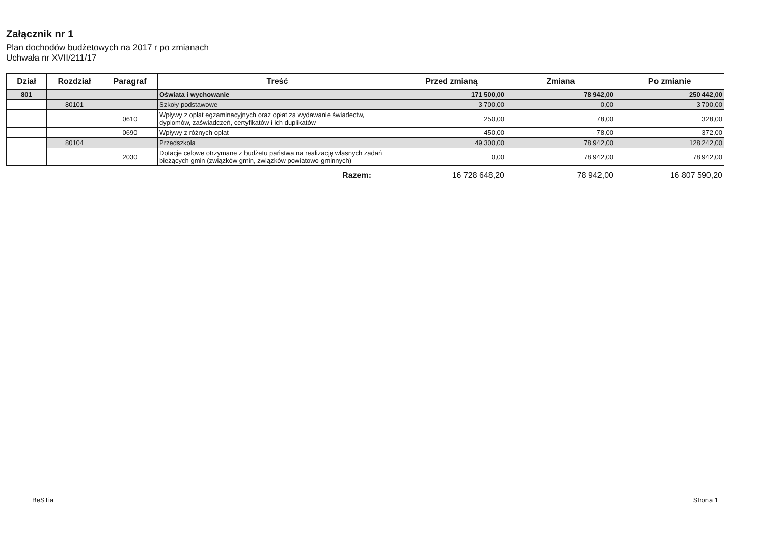Załącznik nr 1
Plan dochodów budżetowych na 2017 r po zmianach
Uchwała nr XVII/211/17
| Dział | Rozdział | Paragraf | Treść | Przed zmianą | Zmiana | Po zmianie |
| --- | --- | --- | --- | --- | --- | --- |
| 801 | | | Oświata i wychowanie | 171 500,00 | 78 942,00 | 250 442,00 |
| | 80101 | | Szkoły podstawowe | 3 700,00 | 0,00 | 3 700,00 |
| | | 0610 | Wpływy z opłat egzaminacyjnych oraz opłat za wydawanie świadectw, dyplomów, zaświadczeń, certyfikatów i ich duplikatów | 250,00 | 78,00 | 328,00 |
| | | 0690 | Wpływy z różnych opłat | 450,00 | - 78,00 | 372,00 |
| | 80104 | | Przedszkola | 49 300,00 | 78 942,00 | 128 242,00 |
| | | 2030 | Dotacje celowe otrzymane z budżetu państwa na realizację własnych zadań bieżących gmin (związków gmin, związków powiatowo-gminnych) | 0,00 | 78 942,00 | 78 942,00 |
| Razem: | | | | 16 728 648,20 | 78 942,00 | 16 807 590,20 |
BeSTia Strona 1